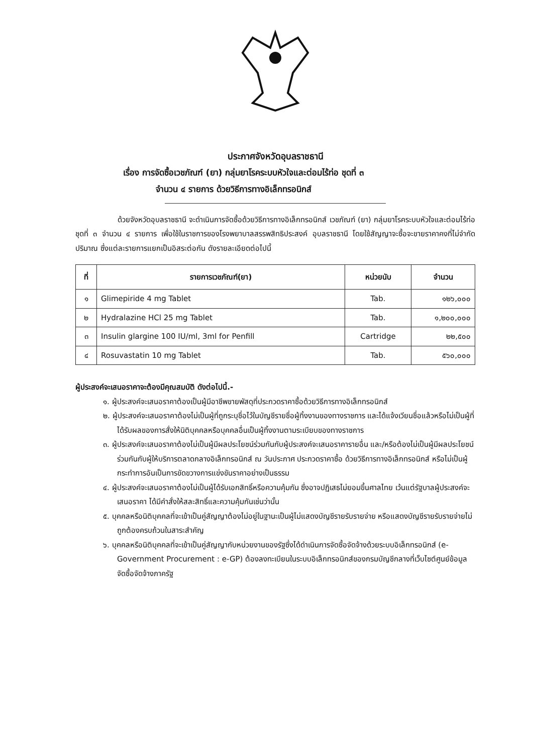ประกาศจังหวัดอุบลราชธานี
เรื่อง การจัดซื้อเวชภัณฑ์ (ยา) กลุ่มยาโรคระบบหัวใจและต่อมไร้ท่อ ชุดที่ ๓
จำนวน ๔ รายการ ด้วยวิธีการทางอิเล็กทรอนิกส์
ด้วยจังหวัดอุบลราชธานี จะดำเนินการจัดซื้อด้วยวิธีการทางอิเล็กทรอนิกส์ เวชภัณฑ์ (ยา) กลุ่มยาโรคระบบหัวใจและต่อมไร้ท่อ ชุดที่ ๓ จำนวน ๔ รายการ เพื่อใช้ในราชการของโรงพยาบาลสรรพสิทธิประสงค์ อุบลราชธานี โดยใช้สัญญาจะซื้อจะขายราคาคงที่ไม่จำกัดปริมาณ ซึ่งแต่ละรายการแยกเป็นอิสระต่อกัน ดังรายละเอียดต่อไปนี้
| ที่ | รายการเวชภัณฑ์(ยา) | หน่วยนับ | จำนวน |
| --- | --- | --- | --- |
| ๑ | Glimepiride 4 mg Tablet | Tab. | ๑๒๖,๐๐๐ |
| ๒ | Hydralazine HCl 25 mg Tablet | Tab. | ๑,๒๐๐,๐๐๐ |
| ๓ | Insulin glargine 100 IU/ml, 3ml for Penfill | Cartridge | ๒๒,๕๐๐ |
| ๔ | Rosuvastatin 10 mg Tablet | Tab. | ๕๖๐,๐๐๐ |
ผู้ประสงค์จะเสนอราคาจะต้องมีคุณสมบัติ ดังต่อไปนี้.-
๑. ผู้ประสงค์จะเสนอราคาต้องเป็นผู้มีอาชีพขายพัสดุที่ประกวดราคาซื้อด้วยวิธีการทางอิเล็กทรอนิกส์
๒. ผู้ประสงค์จะเสนอราคาต้องไม่เป็นผู้ที่ถูกระบุชื่อไว้ในบัญชีรายชื่อผู้ทิ้งงานของทางราชการ และได้แจ้งเวียนชื่อแล้วหรือไม่เป็นผู้ที่ได้รับผลของการสั่งให้นิติบุคคลหรือบุคคลอื่นเป็นผู้ทิ้งงานตามระเบียบของทางราชการ
๓. ผู้ประสงค์จะเสนอราคาต้องไม่เป็นผู้มีผลประโยชน์ร่วมกันกับผู้ประสงค์จะเสนอราคารายอื่น และ/หรือต้องไม่เป็นผู้มีผลประโยชน์ร่วมกันกับผู้ให้บริการตลาดกลางอิเล็กทรอนิกส์ ณ วันประกาศ ประกวดราคาซื้อ ด้วยวิธีการทางอิเล็กทรอนิกส์ หรือไม่เป็นผู้กระทำการอันเป็นการขัดขวางการแข่งขันราคาอย่างเป็นธรรม
๔. ผู้ประสงค์จะเสนอราคาต้องไม่เป็นผู้ได้รับเอกสิทธิ์หรือความคุ้มกัน ซึ่งอาจปฏิเสธไม่ยอมขึ้นศาลไทย เว้นแต่รัฐบาลผู้ประสงค์จะเสนอราคา ได้มีคำสั่งให้สละสิทธิ์และความคุ้มกันเช่นว่านั้น
๕. บุคคลหรือนิติบุคคลที่จะเข้าเป็นคู่สัญญาต้องไม่อยู่ในฐานะเป็นผู้ไม่แสดงบัญชีรายรับรายจ่าย หรือแสดงบัญชีรายรับรายจ่ายไม่ถูกต้องครบถ้วนในสาระสำคัญ
๖. บุคคลหรือนิติบุคคลที่จะเข้าเป็นคู่สัญญากับหน่วยงานของรัฐซึ่งได้ดำเนินการจัดซื้อจัดจ้างด้วยระบบอิเล็กทรอนิกส์ (e-Government Procurement : e-GP) ต้องลงทะเบียนในระบบอิเล็กทรอนิกส์ของกรมบัญชีกลางที่เว็บไซต์ศูนย์ข้อมูลจัดซื้อจัดจ้างภาครัฐ